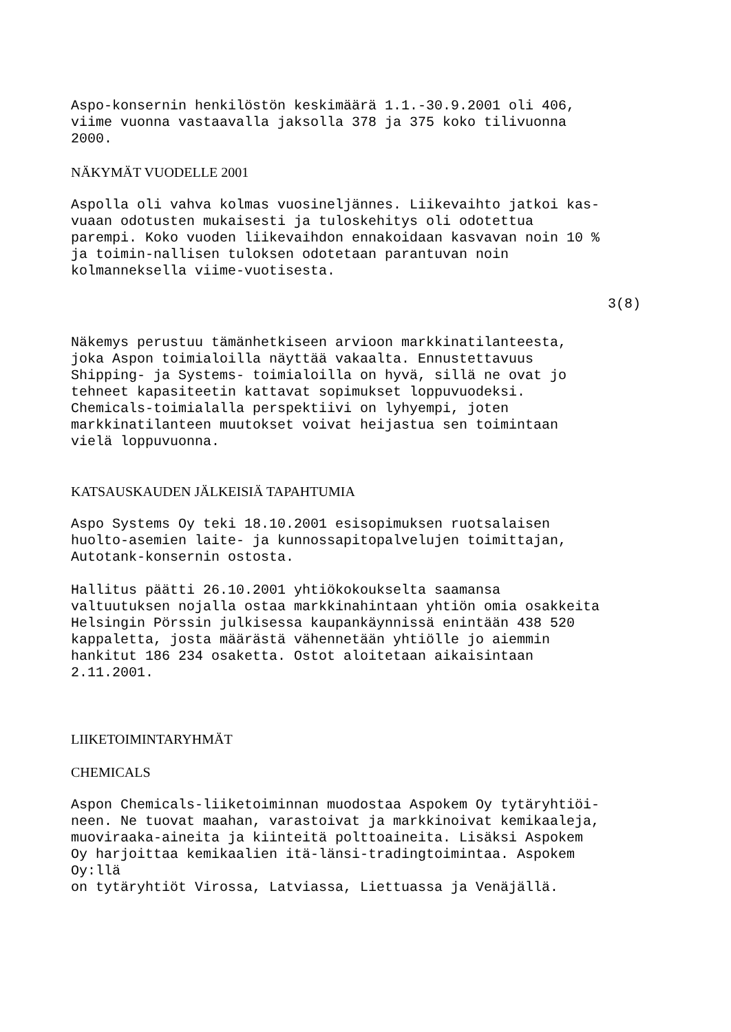Aspo-konsernin henkilöstön keskimäärä 1.1.-30.9.2001 oli 406, viime vuonna vastaavalla jaksolla 378 ja 375 koko tilivuonna 2000.
NÄKYMÄT VUODELLE 2001
Aspolla oli vahva kolmas vuosineljännes. Liikevaihto jatkoi kas- vuaan odotusten mukaisesti ja tuloskehitys oli odotettua parempi. Koko vuoden liikevaihdon ennakoidaan kasvavan noin 10 % ja toimin-nallisen tuloksen odotetaan parantuvan noin kolmanneksella viime-vuotisesta.
3(8)
Näkemys perustuu tämänhetkiseen arvioon markkinatilanteesta, joka Aspon toimialoilla näyttää vakaalta. Ennustettavuus Shipping- ja Systems- toimialoilla on hyvä, sillä ne ovat jo tehneet kapasiteetin kattavat sopimukset loppuvuodeksi. Chemicals-toimialalla perspektiivi on lyhyempi, joten markkinatilanteen muutokset voivat heijastua sen toimintaan vielä loppuvuonna.
KATSAUSKAUDEN JÄLKEISIÄ TAPAHTUMIA
Aspo Systems Oy teki 18.10.2001 esisopimuksen ruotsalaisen huolto-asemien laite- ja kunnossapitopalvelujen toimittajan, Autotank-konsernin ostosta.
Hallitus päätti 26.10.2001 yhtiökokoukselta saamansa valtuutuksen nojalla ostaa markkinahintaan yhtiön omia osakkeita Helsingin Pörssin julkisessa kaupankäynnissä enintään 438 520 kappaletta, josta määrästä vähennetään yhtiölle jo aiemmin hankitut 186 234 osaketta. Ostot aloitetaan aikaisintaan 2.11.2001.
LIIKETOIMINTARYHMÄT
CHEMICALS
Aspon Chemicals-liiketoiminnan muodostaa Aspokem Oy tytäryhtiöi- neen. Ne tuovat maahan, varastoivat ja markkinoivat kemikaaleja, muoviraaka-aineita ja kiinteitä polttoaineita. Lisäksi Aspokem Oy harjoittaa kemikaalien itä-länsi-tradingtoimintaa. Aspokem Oy:llä on tytäryhtiöt Virossa, Latviassa, Liettuassa ja Venäjällä.